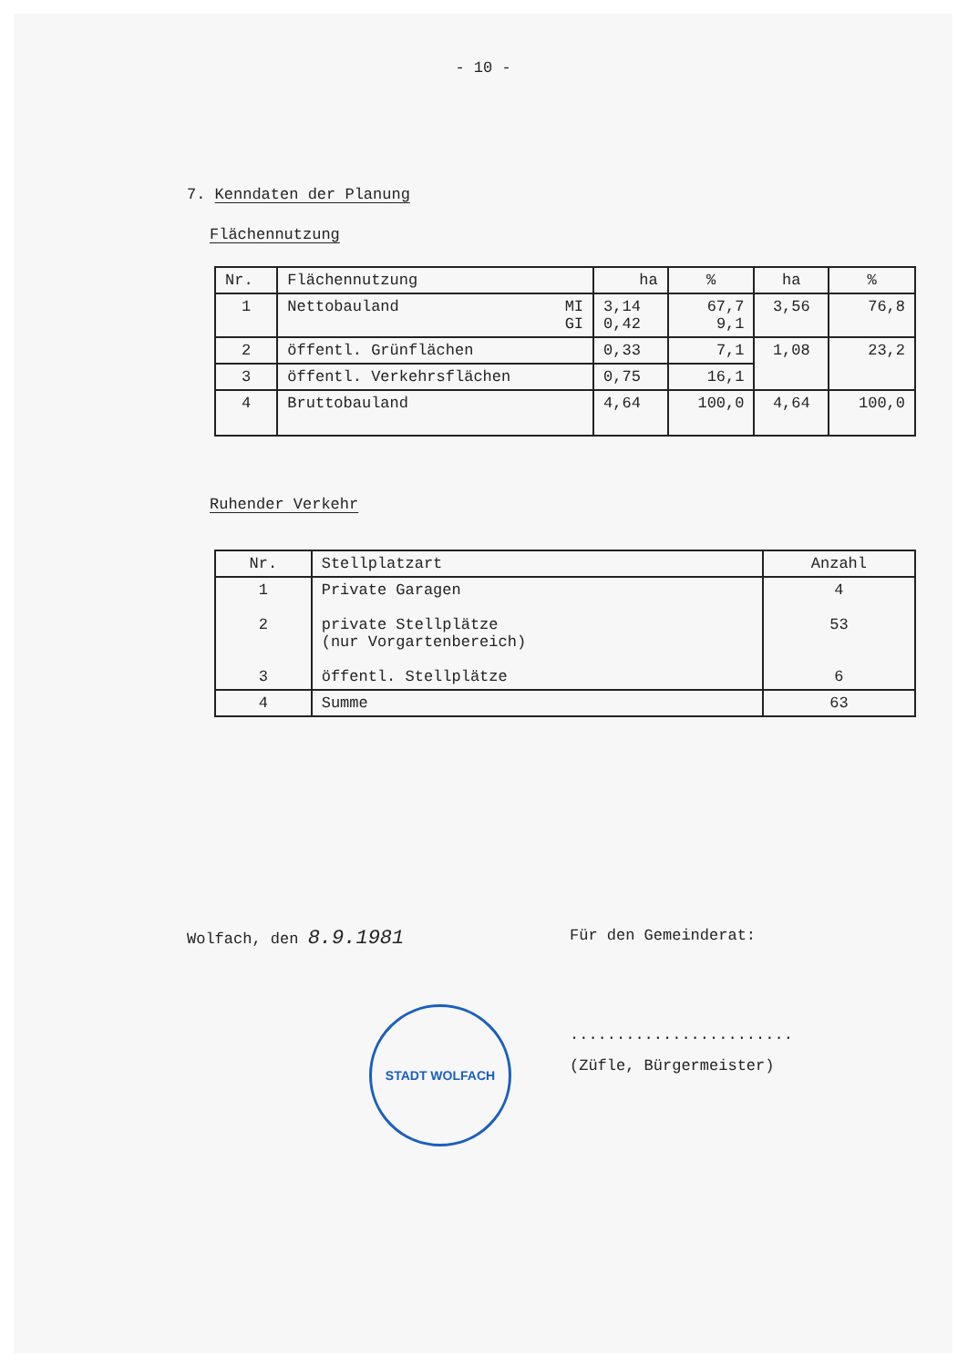- 10 -
7. Kenndaten der Planung
Flächennutzung
| Nr. | Flächennutzung | ha | % | ha | % |
| --- | --- | --- | --- | --- | --- |
| 1 | Nettobauland MI GI | 3,14 0,42 | 67,7 9,1 | 3,56 | 76,8 |
| 2 | öffentl. Grünflächen | 0,33 | 7,1 | 1,08 | 23,2 |
| 3 | öffentl. Verkehrsflächen | 0,75 | 16,1 | | |
| 4 | Bruttobauland | 4,64 | 100,0 | 4,64 | 100,0 |
Ruhender Verkehr
| Nr. | Stellplatzart | Anzahl |
| --- | --- | --- |
| 1 2 3 | Private Garagen private Stellplätze (nur Vorgartenbereich) öffentl. Stellplätze | 4 53 6 |
| 4 | Summe | 63 |
Wolfach, den 8.9.1981
STADT WOLFACH
Für den Gemeinderat:
........................
(Züfle, Bürgermeister)